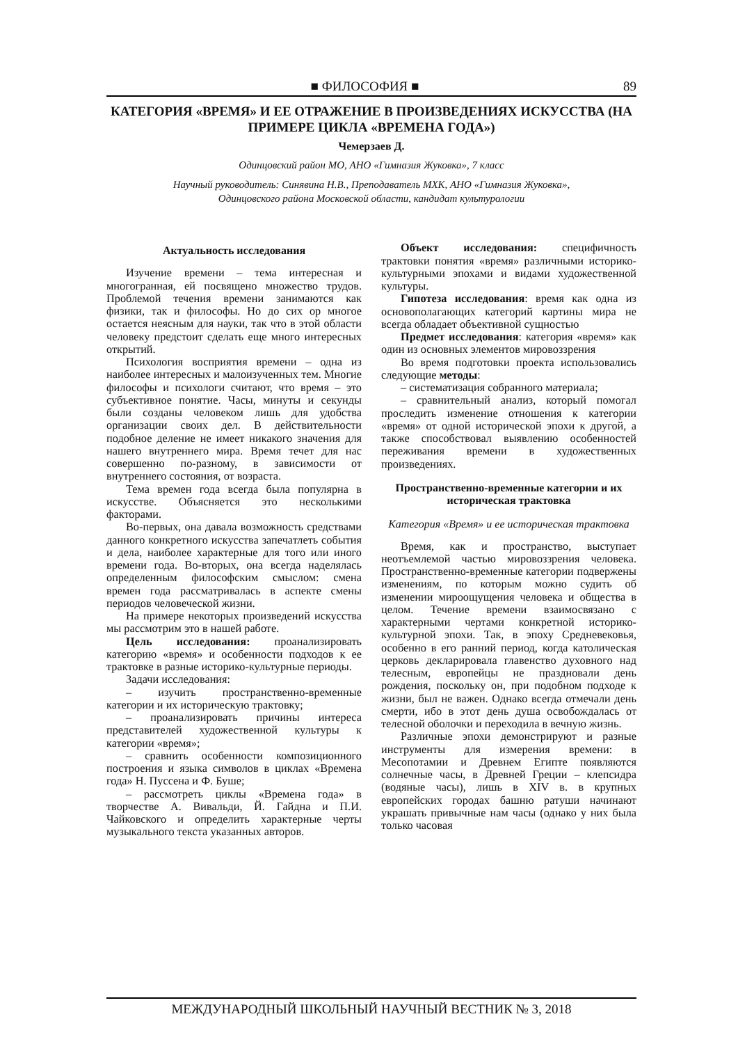■ ФИЛОСОФИЯ ■ 89
КАТЕГОРИЯ «ВРЕМЯ» И ЕЕ ОТРАЖЕНИЕ В ПРОИЗВЕДЕНИЯХ ИСКУССТВА (НА ПРИМЕРЕ ЦИКЛА «ВРЕМЕНА ГОДА»)
Чемерзаев Д.
Одинцовский район МО, АНО «Гимназия Жуковка», 7 класс
Научный руководитель: Синявина Н.В., Преподаватель МХК, АНО «Гимназия Жуковка»,
Одинцовского района Московской области, кандидат культурологии
Актуальность исследования
Изучение времени – тема интересная и многогранная, ей посвящено множество трудов. Проблемой течения времени занимаются как физики, так и философы. Но до сих ор многое остается неясным для науки, так что в этой области человеку предстоит сделать еще много интересных открытий.
Психология восприятия времени – одна из наиболее интересных и малоизученных тем. Многие философы и психологи считают, что время – это субъективное понятие. Часы, минуты и секунды были созданы человеком лишь для удобства организации своих дел. В действительности подобное деление не имеет никакого значения для нашего внутреннего мира. Время течет для нас совершенно по-разному, в зависимости от внутреннего состояния, от возраста.
Тема времен года всегда была популярна в искусстве. Объясняется это несколькими факторами.
Во-первых, она давала возможность средствами данного конкретного искусства запечатлеть события и дела, наиболее характерные для того или иного времени года. Во-вторых, она всегда наделялась определенным философским смыслом: смена времен года рассматривалась в аспекте смены периодов человеческой жизни.
На примере некоторых произведений искусства мы рассмотрим это в нашей работе.
Цель исследования: проанализировать категорию «время» и особенности подходов к ее трактовке в разные историко-культурные периоды.
Задачи исследования:
– изучить пространственно-временные категории и их историческую трактовку;
– проанализировать причины интереса представителей художественной культуры к категории «время»;
– сравнить особенности композиционного построения и языка символов в циклах «Времена года» Н. Пуссена и Ф. Буше;
– рассмотреть циклы «Времена года» в творчестве А. Вивальди, Й. Гайдна и П.И. Чайковского и определить характерные черты музыкального текста указанных авторов.
Объект исследования: специфичность трактовки понятия «время» различными историко-культурными эпохами и видами художественной культуры.
Гипотеза исследования: время как одна из основополагающих категорий картины мира не всегда обладает объективной сущностью
Предмет исследования: категория «время» как один из основных элементов мировоззрения
Во время подготовки проекта использовались следующие методы:
– систематизация собранного материала;
– сравнительный анализ, который помогал проследить изменение отношения к категории «время» от одной исторической эпохи к другой, а также способствовал выявлению особенностей переживания времени в художественных произведениях.
Пространственно-временные категории и их историческая трактовка
Категория «Время» и ее историческая трактовка
Время, как и пространство, выступает неотъемлемой частью мировоззрения человека. Пространственно-временные категории подвержены изменениям, по которым можно судить об изменении мироощущения человека и общества в целом. Течение времени взаимосвязано с характерными чертами конкретной историко-культурной эпохи. Так, в эпоху Средневековья, особенно в его ранний период, когда католическая церковь декларировала главенство духовного над телесным, европейцы не праздновали день рождения, поскольку он, при подобном подходе к жизни, был не важен. Однако всегда отмечали день смерти, ибо в этот день душа освобождалась от телесной оболочки и переходила в вечную жизнь.
Различные эпохи демонстрируют и разные инструменты для измерения времени: в Месопотамии и Древнем Египте появляются солнечные часы, в Древней Греции – клепсидра (водяные часы), лишь в XIV в. в крупных европейских городах башню ратуши начинают украшать привычные нам часы (однако у них была только часовая
МЕЖДУНАРОДНЫЙ ШКОЛЬНЫЙ НАУЧНЫЙ ВЕСТНИК № 3, 2018